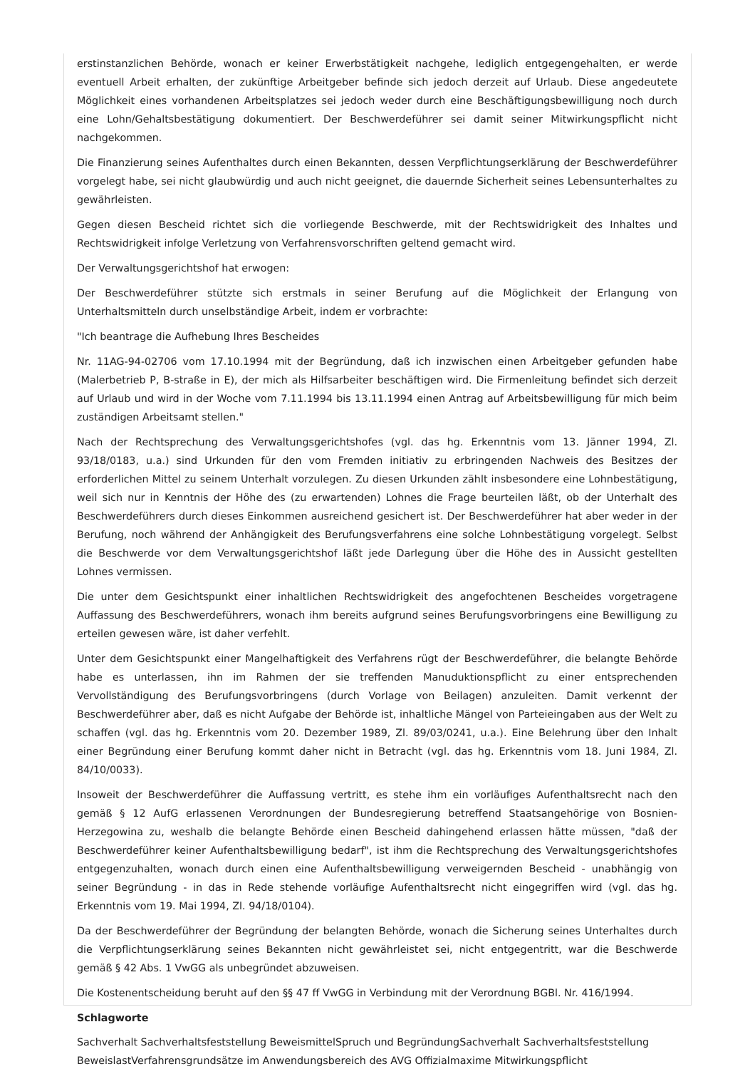erstinstanzlichen Behörde, wonach er keiner Erwerbstätigkeit nachgehe, lediglich entgegengehalten, er werde eventuell Arbeit erhalten, der zukünftige Arbeitgeber befinde sich jedoch derzeit auf Urlaub. Diese angedeutete Möglichkeit eines vorhandenen Arbeitsplatzes sei jedoch weder durch eine Beschäftigungsbewilligung noch durch eine Lohn/Gehaltsbestätigung dokumentiert. Der Beschwerdeführer sei damit seiner Mitwirkungspflicht nicht nachgekommen.
Die Finanzierung seines Aufenthaltes durch einen Bekannten, dessen Verpflichtungserklärung der Beschwerdeführer vorgelegt habe, sei nicht glaubwürdig und auch nicht geeignet, die dauernde Sicherheit seines Lebensunterhaltes zu gewährleisten.
Gegen diesen Bescheid richtet sich die vorliegende Beschwerde, mit der Rechtswidrigkeit des Inhaltes und Rechtswidrigkeit infolge Verletzung von Verfahrensvorschriften geltend gemacht wird.
Der Verwaltungsgerichtshof hat erwogen:
Der Beschwerdeführer stützte sich erstmals in seiner Berufung auf die Möglichkeit der Erlangung von Unterhaltsmitteln durch unselbständige Arbeit, indem er vorbrachte:
"Ich beantrage die Aufhebung Ihres Bescheides
Nr. 11AG-94-02706 vom 17.10.1994 mit der Begründung, daß ich inzwischen einen Arbeitgeber gefunden habe (Malerbetrieb P, B-straße in E), der mich als Hilfsarbeiter beschäftigen wird. Die Firmenleitung befindet sich derzeit auf Urlaub und wird in der Woche vom 7.11.1994 bis 13.11.1994 einen Antrag auf Arbeitsbewilligung für mich beim zuständigen Arbeitsamt stellen."
Nach der Rechtsprechung des Verwaltungsgerichtshofes (vgl. das hg. Erkenntnis vom 13. Jänner 1994, Zl. 93/18/0183, u.a.) sind Urkunden für den vom Fremden initiativ zu erbringenden Nachweis des Besitzes der erforderlichen Mittel zu seinem Unterhalt vorzulegen. Zu diesen Urkunden zählt insbesondere eine Lohnbestätigung, weil sich nur in Kenntnis der Höhe des (zu erwartenden) Lohnes die Frage beurteilen läßt, ob der Unterhalt des Beschwerdeführers durch dieses Einkommen ausreichend gesichert ist. Der Beschwerdeführer hat aber weder in der Berufung, noch während der Anhängigkeit des Berufungsverfahrens eine solche Lohnbestätigung vorgelegt. Selbst die Beschwerde vor dem Verwaltungsgerichtshof läßt jede Darlegung über die Höhe des in Aussicht gestellten Lohnes vermissen.
Die unter dem Gesichtspunkt einer inhaltlichen Rechtswidrigkeit des angefochtenen Bescheides vorgetragene Auffassung des Beschwerdeführers, wonach ihm bereits aufgrund seines Berufungsvorbringens eine Bewilligung zu erteilen gewesen wäre, ist daher verfehlt.
Unter dem Gesichtspunkt einer Mangelhaftigkeit des Verfahrens rügt der Beschwerdeführer, die belangte Behörde habe es unterlassen, ihn im Rahmen der sie treffenden Manuduktionspflicht zu einer entsprechenden Vervollständigung des Berufungsvorbringens (durch Vorlage von Beilagen) anzuleiten. Damit verkennt der Beschwerdeführer aber, daß es nicht Aufgabe der Behörde ist, inhaltliche Mängel von Parteieingaben aus der Welt zu schaffen (vgl. das hg. Erkenntnis vom 20. Dezember 1989, Zl. 89/03/0241, u.a.). Eine Belehrung über den Inhalt einer Begründung einer Berufung kommt daher nicht in Betracht (vgl. das hg. Erkenntnis vom 18. Juni 1984, Zl. 84/10/0033).
Insoweit der Beschwerdeführer die Auffassung vertritt, es stehe ihm ein vorläufiges Aufenthaltsrecht nach den gemäß § 12 AufG erlassenen Verordnungen der Bundesregierung betreffend Staatsangehörige von Bosnien-Herzegowina zu, weshalb die belangte Behörde einen Bescheid dahingehend erlassen hätte müssen, "daß der Beschwerdeführer keiner Aufenthaltsbewilligung bedarf", ist ihm die Rechtsprechung des Verwaltungsgerichtshofes entgegenzuhalten, wonach durch einen eine Aufenthaltsbewilligung verweigernden Bescheid - unabhängig von seiner Begründung - in das in Rede stehende vorläufige Aufenthaltsrecht nicht eingegriffen wird (vgl. das hg. Erkenntnis vom 19. Mai 1994, Zl. 94/18/0104).
Da der Beschwerdeführer der Begründung der belangten Behörde, wonach die Sicherung seines Unterhaltes durch die Verpflichtungserklärung seines Bekannten nicht gewährleistet sei, nicht entgegentritt, war die Beschwerde gemäß § 42 Abs. 1 VwGG als unbegründet abzuweisen.
Die Kostenentscheidung beruht auf den §§ 47 ff VwGG in Verbindung mit der Verordnung BGBl. Nr. 416/1994.
Schlagworte
Sachverhalt Sachverhaltsfeststellung BeweismittelSpruch und BegründungSachverhalt Sachverhaltsfeststellung BeweislastVerfahrensgrundsätze im Anwendungsbereich des AVG Offizialmaxime Mitwirkungspflicht